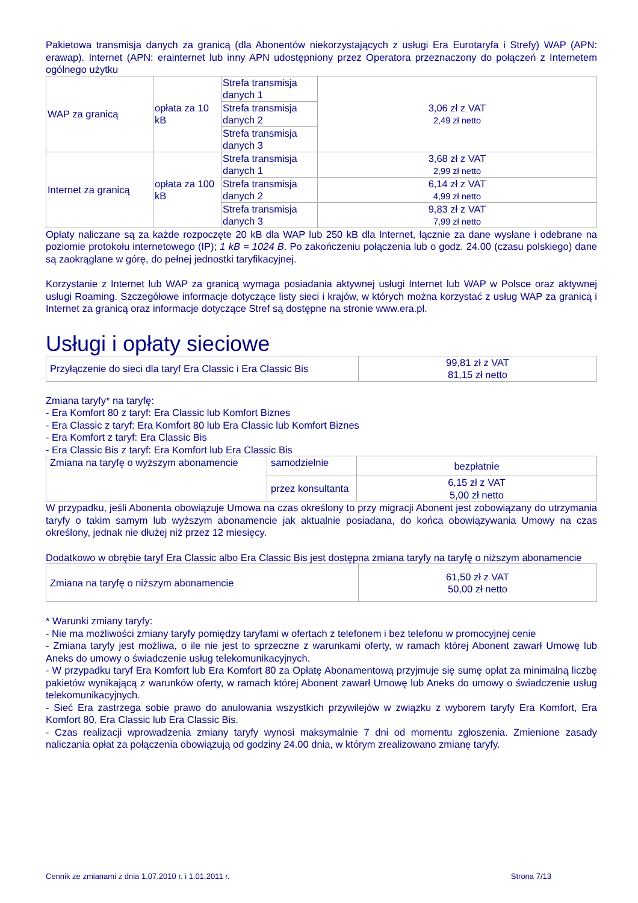Pakietowa transmisja danych za granicą (dla Abonentów niekorzystających z usługi Era Eurotaryfa i Strefy) WAP (APN: erawap). Internet (APN: erainternet lub inny APN udostępniony przez Operatora przeznaczony do połączeń z Internetem ogólnego użytku
| WAP za granicą | opłata za 10 kB | Strefa transmisja danych 1 | 3,06 zł z VAT 2,49 zł netto |
| | | Strefa transmisja danych 2 | |
| | | Strefa transmisja danych 3 | |
| Internet za granicą | opłata za 100 kB | Strefa transmisja danych 1 | 3,68 zł z VAT 2,99 zł netto |
| | | Strefa transmisja danych 2 | 6,14 zł z VAT 4,99 zł netto |
| | | Strefa transmisja danych 3 | 9,83 zł z VAT 7,99 zł netto |
Opłaty naliczane są za każde rozpoczęte 20 kB dla WAP lub 250 kB dla Internet, łącznie za dane wysłane i odebrane na poziomie protokołu internetowego (IP); 1 kB = 1024 B. Po zakończeniu połączenia lub o godz. 24.00 (czasu polskiego) dane są zaokrąglane w górę, do pełnej jednostki taryfikacyjnej.
Korzystanie z Internet lub WAP za granicą wymaga posiadania aktywnej usługi Internet lub WAP w Polsce oraz aktywnej usługi Roaming. Szczegółowe informacje dotyczące listy sieci i krajów, w których można korzystać z usług WAP za granicą i Internet za granicą oraz informacje dotyczące Stref są dostępne na stronie www.era.pl.
Usługi i opłaty sieciowe
| Przyłączenie do sieci dla taryf Era Classic i Era Classic Bis | 99,81 zł z VAT 81,15 zł netto |
Zmiana taryfy* na taryfę:
- Era Komfort 80 z taryf: Era Classic lub Komfort Biznes
- Era Classic z taryf: Era Komfort 80 lub Era Classic lub Komfort Biznes
- Era Komfort z taryf: Era Classic Bis
- Era Classic Bis z taryf: Era Komfort lub Era Classic Bis
| Zmiana na taryfę o wyższym abonamencie | samodzielnie | bezpłatnie |
| | przez konsultanta | 6,15 zł z VAT 5,00 zł netto |
W przypadku, jeśli Abonenta obowiązuje Umowa na czas określony to przy migracji Abonent jest zobowiązany do utrzymania taryfy o takim samym lub wyższym abonamencie jak aktualnie posiadana, do końca obowiązywania Umowy na czas określony, jednak nie dłużej niż przez 12 miesięcy.
Dodatkowo w obrębie taryf Era Classic albo Era Classic Bis jest dostępna zmiana taryfy na taryfę o niższym abonamencie
| Zmiana na taryfę o niższym abonamencie | 61,50 zł z VAT 50,00 zł netto |
* Warunki zmiany taryfy:
- Nie ma możliwości zmiany taryfy pomiędzy taryfami w ofertach z telefonem i bez telefonu w promocyjnej cenie
- Zmiana taryfy jest możliwa, o ile nie jest to sprzeczne z warunkami oferty, w ramach której Abonent zawarł Umowę lub Aneks do umowy o świadczenie usług telekomunikacyjnych.
- W przypadku taryf Era Komfort lub Era Komfort 80 za Opłatę Abonamentową przyjmuje się sumę opłat za minimalną liczbę pakietów wynikającą z warunków oferty, w ramach której Abonent zawarł Umowę lub Aneks do umowy o świadczenie usług telekomunikacyjnych.
- Sieć Era zastrzega sobie prawo do anulowania wszystkich przywilejów w związku z wyborem taryfy Era Komfort, Era Komfort 80, Era Classic lub Era Classic Bis.
- Czas realizacji wprowadzenia zmiany taryfy wynosi maksymalnie 7 dni od momentu zgłoszenia. Zmienione zasady naliczania opłat za połączenia obowiązują od godziny 24.00 dnia, w którym zrealizowano zmianę taryfy.
Cennik ze zmianami z dnia 1.07.2010 r. i 1.01.2011 r. Strona 7/13